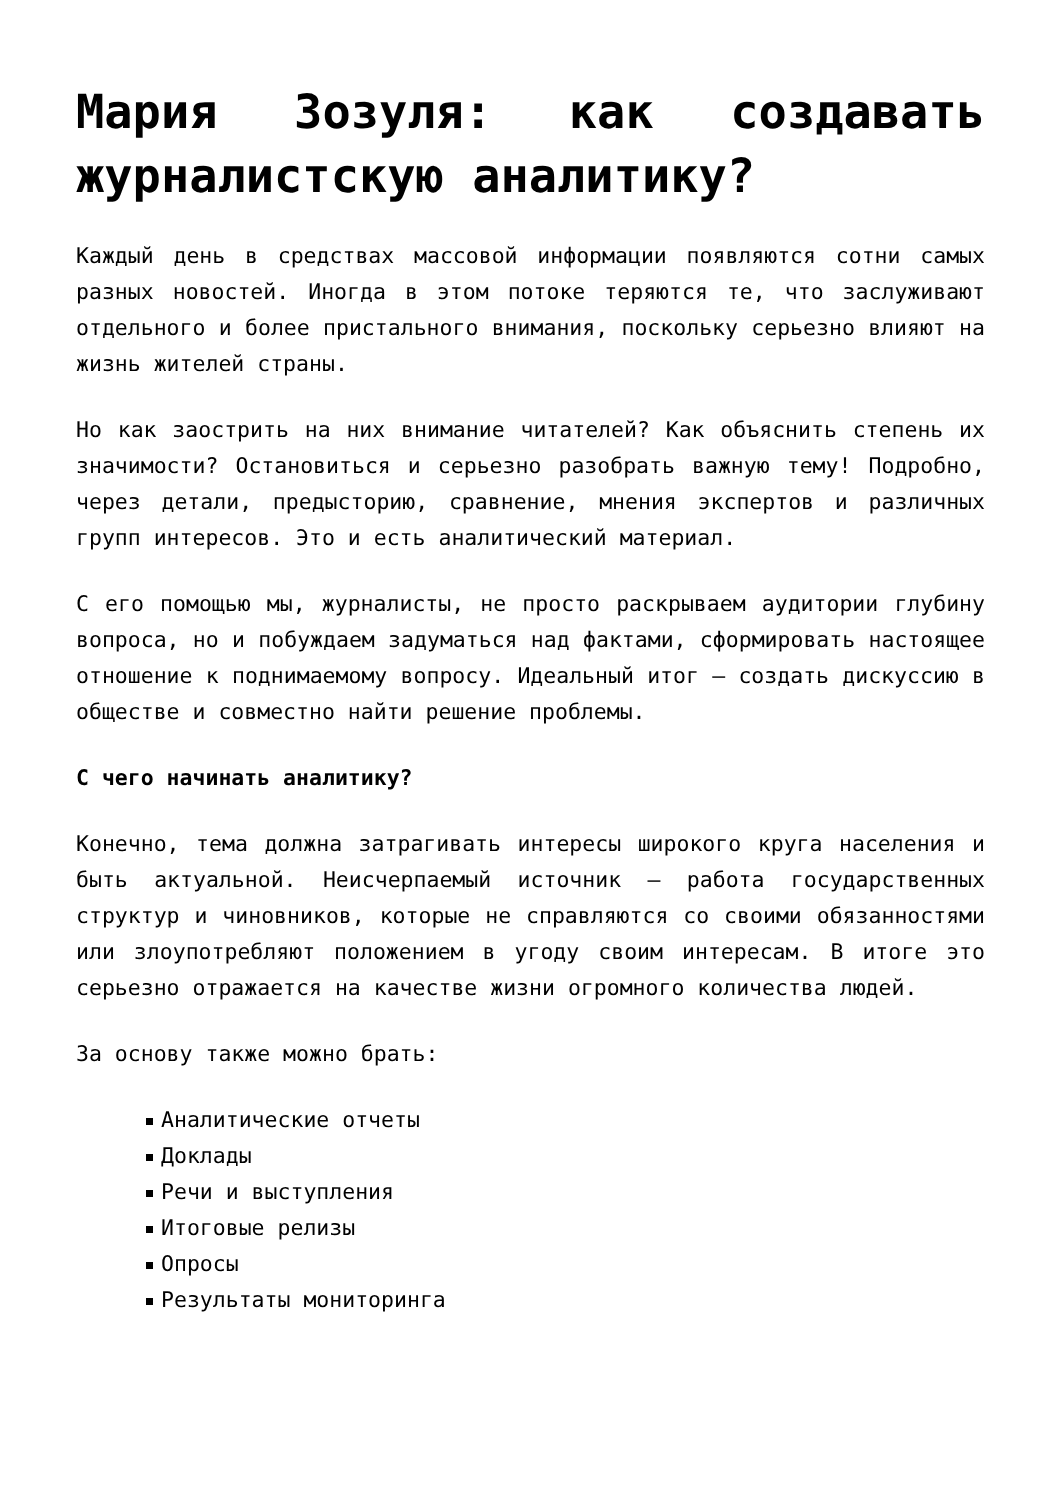Мария Зозуля: как создавать журналистскую аналитику?
Каждый день в средствах массовой информации появляются сотни самых разных новостей. Иногда в этом потоке теряются те, что заслуживают отдельного и более пристального внимания, поскольку серьезно влияют на жизнь жителей страны.
Но как заострить на них внимание читателей? Как объяснить степень их значимости? Остановиться и серьезно разобрать важную тему! Подробно, через детали, предысторию, сравнение, мнения экспертов и различных групп интересов. Это и есть аналитический материал.
С его помощью мы, журналисты, не просто раскрываем аудитории глубину вопроса, но и побуждаем задуматься над фактами, сформировать настоящее отношение к поднимаемому вопросу. Идеальный итог – создать дискуссию в обществе и совместно найти решение проблемы.
С чего начинать аналитику?
Конечно, тема должна затрагивать интересы широкого круга населения и быть актуальной. Неисчерпаемый источник – работа государственных структур и чиновников, которые не справляются со своими обязанностями или злоупотребляют положением в угоду своим интересам. В итоге это серьезно отражается на качестве жизни огромного количества людей.
За основу также можно брать:
Аналитические отчеты
Доклады
Речи и выступления
Итоговые релизы
Опросы
Результаты мониторинга